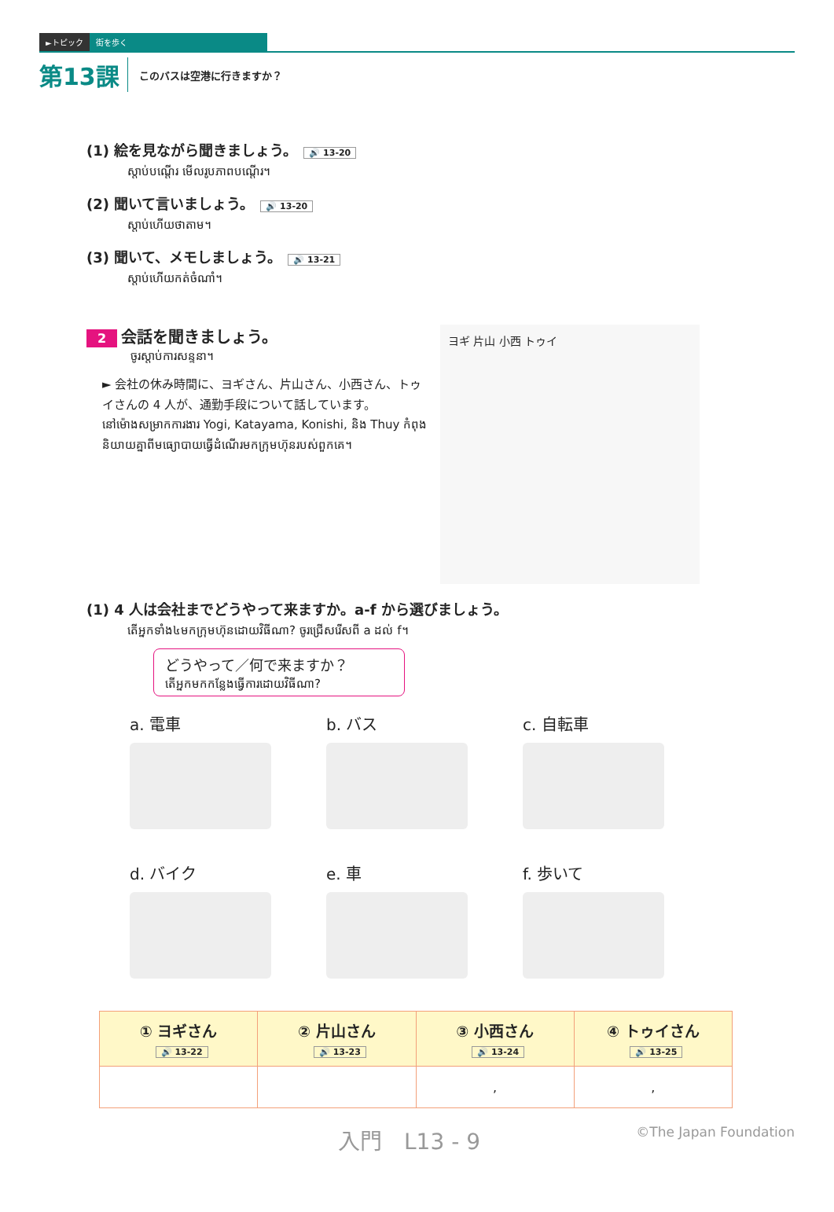►トピック 街を歩く
第13課 このバスは空港に行きますか？
(1) 絵を見ながら聞きましょう。 🔊 13-20
ស្តាប់បណ្តើរ មើលរូបភាពបណ្តើរ។
(2) 聞いて言いましょう。 🔊 13-20
ស្តាប់ហើយថាតាម។
(3) 聞いて、メモしましょう。 🔊 13-21
ស្តាប់ហើយកត់ចំណាំ។
2 会話を聞きましょう。
ចូរស្តាប់ការសន្ទនា។
► 会社の休み時間に、ヨギさん、片山さん、小西さん、トゥイさんの 4 人が、通勤手段について話しています。
នៅម៉ោងសម្រាកការងារ Yogi, Katayama, Konishi, និង Thuy កំពុងនិយាយគ្នាពីមធ្យោបាយធ្វើដំណើរមកក្រុមហ៊ុនរបស់ពួកគេ។
ヨギ 片山 小西 トゥイ
(1) 4 人は会社までどうやって来ますか。a-f から選びましょう。
តើអ្នកទាំង៤មកក្រុមហ៊ុនដោយវិធីណា? ចូរជ្រើសរើសពី a ដល់ f។
どうやって／何で来ますか？
តើអ្នកមកកន្លែងធ្វើការដោយវិធីណា?
a. 電車
b. バス
c. 自転車
d. バイク
e. 車
f. 歩いて
| ① ヨギさん 🔊 13-22 | ② 片山さん 🔊 13-23 | ③ 小西さん 🔊 13-24 | ④ トゥイさん 🔊 13-25 |
| --- | --- | --- | --- |
| | | , | , |
入門　L13 - 9 ©The Japan Foundation